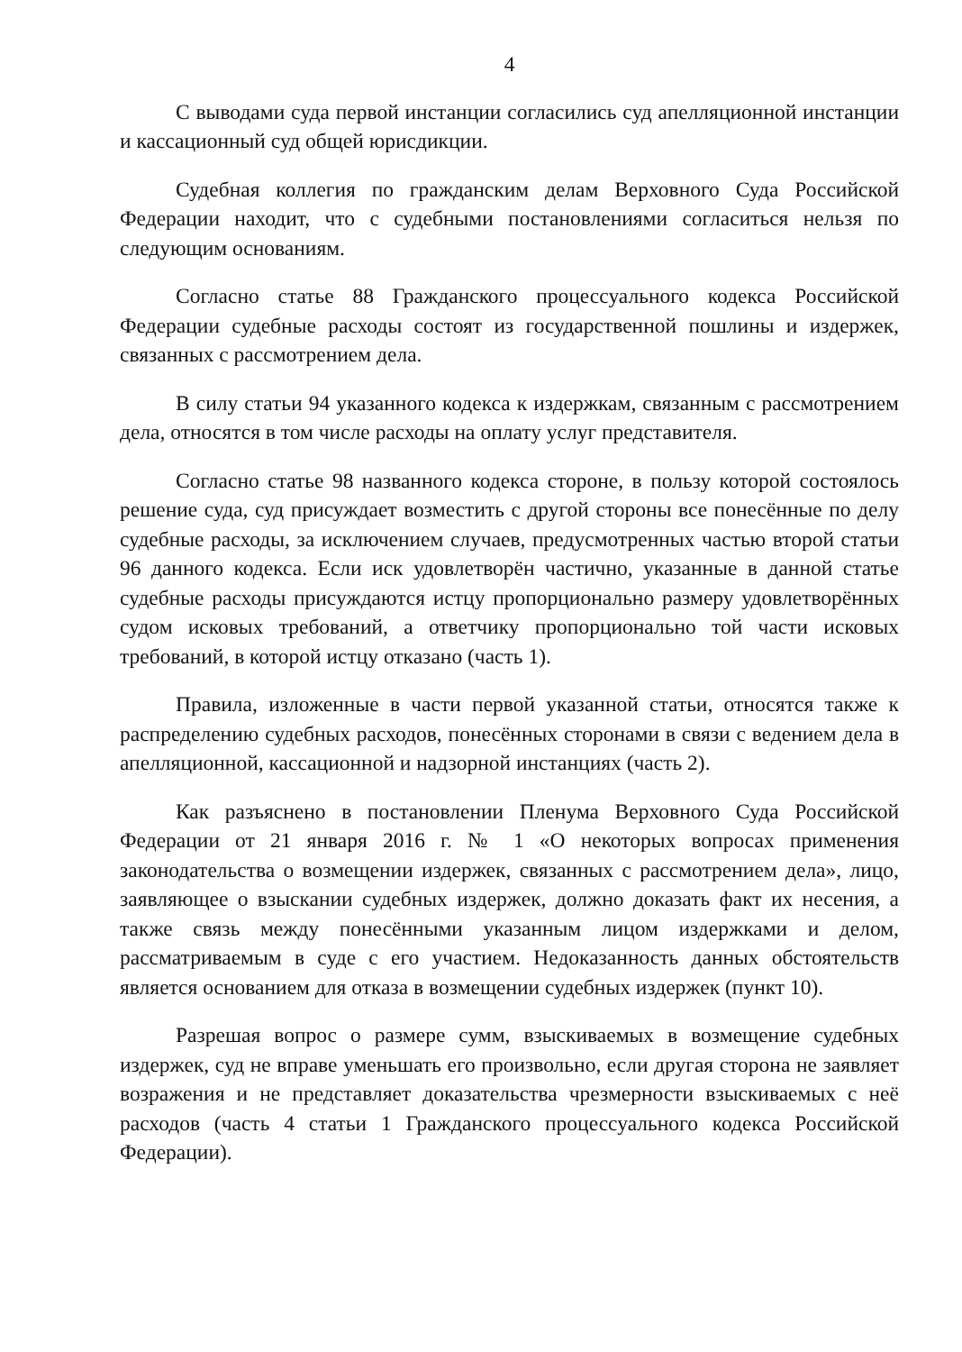4
С выводами суда первой инстанции согласились суд апелляционной инстанции и кассационный суд общей юрисдикции.
Судебная коллегия по гражданским делам Верховного Суда Российской Федерации находит, что с судебными постановлениями согласиться нельзя по следующим основаниям.
Согласно статье 88 Гражданского процессуального кодекса Российской Федерации судебные расходы состоят из государственной пошлины и издержек, связанных с рассмотрением дела.
В силу статьи 94 указанного кодекса к издержкам, связанным с рассмотрением дела, относятся в том числе расходы на оплату услуг представителя.
Согласно статье 98 названного кодекса стороне, в пользу которой состоялось решение суда, суд присуждает возместить с другой стороны все понесённые по делу судебные расходы, за исключением случаев, предусмотренных частью второй статьи 96 данного кодекса. Если иск удовлетворён частично, указанные в данной статье судебные расходы присуждаются истцу пропорционально размеру удовлетворённых судом исковых требований, а ответчику пропорционально той части исковых требований, в которой истцу отказано (часть 1).
Правила, изложенные в части первой указанной статьи, относятся также к распределению судебных расходов, понесённых сторонами в связи с ведением дела в апелляционной, кассационной и надзорной инстанциях (часть 2).
Как разъяснено в постановлении Пленума Верховного Суда Российской Федерации от 21 января 2016 г. № 1 «О некоторых вопросах применения законодательства о возмещении издержек, связанных с рассмотрением дела», лицо, заявляющее о взыскании судебных издержек, должно доказать факт их несения, а также связь между понесёнными указанным лицом издержками и делом, рассматриваемым в суде с его участием. Недоказанность данных обстоятельств является основанием для отказа в возмещении судебных издержек (пункт 10).
Разрешая вопрос о размере сумм, взыскиваемых в возмещение судебных издержек, суд не вправе уменьшать его произвольно, если другая сторона не заявляет возражения и не представляет доказательства чрезмерности взыскиваемых с неё расходов (часть 4 статьи 1 Гражданского процессуального кодекса Российской Федерации).